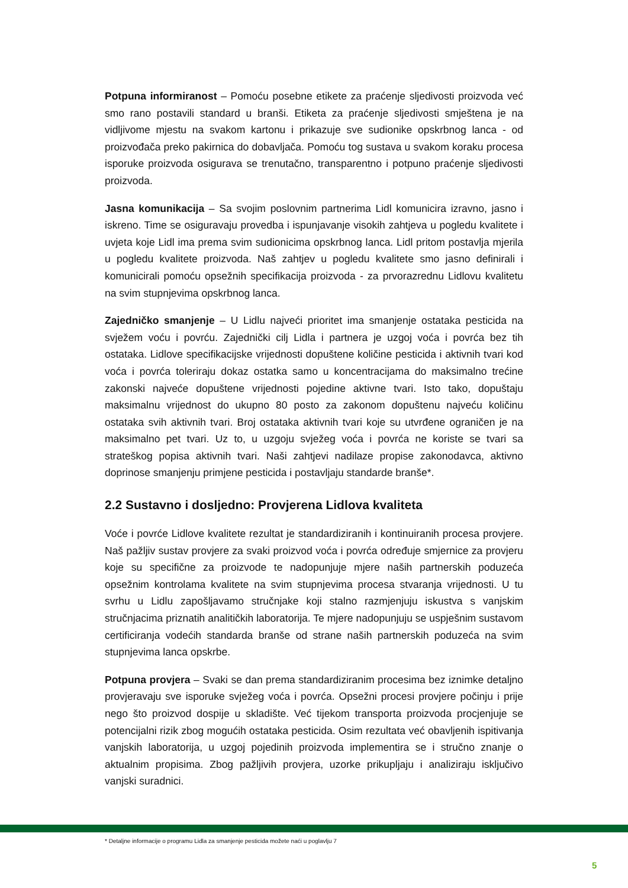Potpuna informiranost – Pomoću posebne etikete za praćenje sljedivosti proizvoda već smo rano postavili standard u branši. Etiketa za praćenje sljedivosti smještena je na vidljivome mjestu na svakom kartonu i prikazuje sve sudionike opskrbnog lanca - od proizvođača preko pakirnica do dobavljača. Pomoću tog sustava u svakom koraku procesa isporuke proizvoda osigurava se trenutačno, transparentno i potpuno praćenje sljedivosti proizvoda.
Jasna komunikacija – Sa svojim poslovnim partnerima Lidl komunicira izravno, jasno i iskreno. Time se osiguravaju provedba i ispunjavanje visokih zahtjeva u pogledu kvalitete i uvjeta koje Lidl ima prema svim sudionicima opskrbnog lanca. Lidl pritom postavlja mjerila u pogledu kvalitete proizvoda. Naš zahtjev u pogledu kvalitete smo jasno definirali i komunicirali pomoću opsežnih specifikacija proizvoda - za prvorazrednu Lidlovu kvalitetu na svim stupnjevima opskrbnog lanca.
Zajedničko smanjenje – U Lidlu najveći prioritet ima smanjenje ostataka pesticida na svježem voću i povrću. Zajednički cilj Lidla i partnera je uzgoj voća i povrća bez tih ostataka. Lidlove specifikacijske vrijednosti dopuštene količine pesticida i aktivnih tvari kod voća i povrća toleriraju dokaz ostatka samo u koncentracijama do maksimalno trećine zakonski najveće dopuštene vrijednosti pojedine aktivne tvari. Isto tako, dopuštaju maksimalnu vrijednost do ukupno 80 posto za zakonom dopuštenu najveću količinu ostataka svih aktivnih tvari. Broj ostataka aktivnih tvari koje su utvrđene ograničen je na maksimalno pet tvari. Uz to, u uzgoju svježeg voća i povrća ne koriste se tvari sa strateškog popisa aktivnih tvari. Naši zahtjevi nadilaze propise zakonodavca, aktivno doprinose smanjenju primjene pesticida i postavljaju standarde branše*.
2.2 Sustavno i dosljedno: Provjerena Lidlova kvaliteta
Voće i povrće Lidlove kvalitete rezultat je standardiziranih i kontinuiranih procesa provjere. Naš pažljiv sustav provjere za svaki proizvod voća i povrća određuje smjernice za provjeru koje su specifične za proizvode te nadopunjuje mjere naših partnerskih poduzeća opsežnim kontrolama kvalitete na svim stupnjevima procesa stvaranja vrijednosti. U tu svrhu u Lidlu zapošljavamo stručnjake koji stalno razmjenjuju iskustva s vanjskim stručnjacima priznatih analitičkih laboratorija. Te mjere nadopunjuju se uspješnim sustavom certificiranja vodećih standarda branše od strane naših partnerskih poduzeća na svim stupnjevima lanca opskrbe.
Potpuna provjera – Svaki se dan prema standardiziranim procesima bez iznimke detaljno provjeravaju sve isporuke svježeg voća i povrća. Opsežni procesi provjere počinju i prije nego što proizvod dospije u skladište. Već tijekom transporta proizvoda procjenjuje se potencijalni rizik zbog mogućih ostataka pesticida. Osim rezultata već obavljenih ispitivanja vanjskih laboratorija, u uzgoj pojedinih proizvoda implementira se i stručno znanje o aktualnim propisima. Zbog pažljivih provjera, uzorke prikupljaju i analiziraju isključivo vanjski suradnici.
* Detaljne informacije o programu Lidla za smanjenje pesticida možete naći u poglavlju 7
5